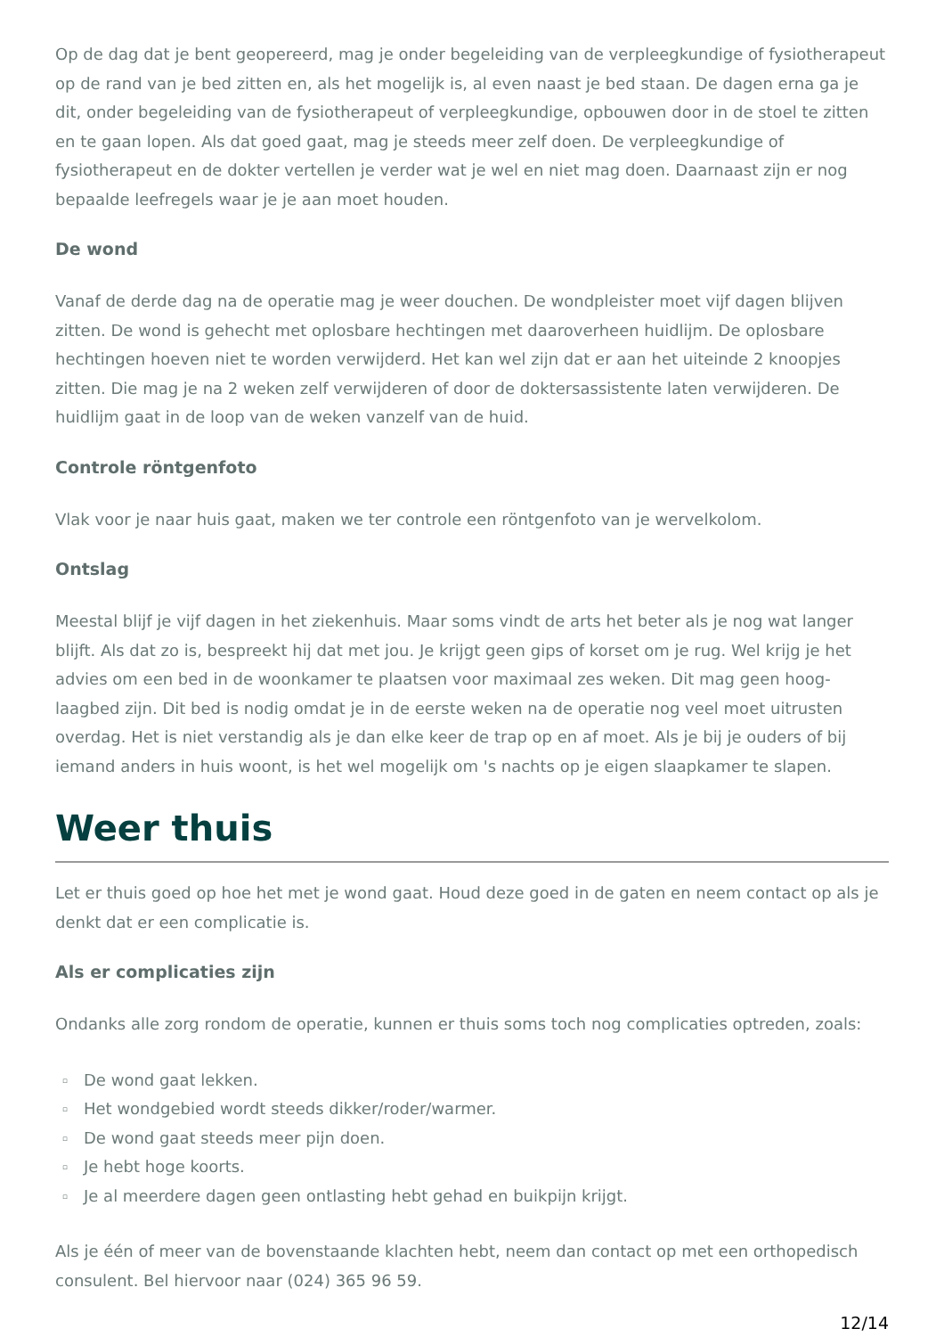Op de dag dat je bent geopereerd, mag je onder begeleiding van de verpleegkundige of fysiotherapeut op de rand van je bed zitten en, als het mogelijk is, al even naast je bed staan. De dagen erna ga je dit, onder begeleiding van de fysiotherapeut of verpleegkundige, opbouwen door in de stoel te zitten en te gaan lopen. Als dat goed gaat, mag je steeds meer zelf doen. De verpleegkundige of fysiotherapeut en de dokter vertellen je verder wat je wel en niet mag doen. Daarnaast zijn er nog bepaalde leefregels waar je je aan moet houden.
De wond
Vanaf de derde dag na de operatie mag je weer douchen. De wondpleister moet vijf dagen blijven zitten. De wond is gehecht met oplosbare hechtingen met daaroverheen huidlijm. De oplosbare hechtingen hoeven niet te worden verwijderd. Het kan wel zijn dat er aan het uiteinde 2 knoopjes zitten. Die mag je na 2 weken zelf verwijderen of door de doktersassistente laten verwijderen. De huidlijm gaat in de loop van de weken vanzelf van de huid.
Controle röntgenfoto
Vlak voor je naar huis gaat, maken we ter controle een röntgenfoto van je wervelkolom.
Ontslag
Meestal blijf je vijf dagen in het ziekenhuis. Maar soms vindt de arts het beter als je nog wat langer blijft. Als dat zo is, bespreekt hij dat met jou. Je krijgt geen gips of korset om je rug. Wel krijg je het advies om een bed in de woonkamer te plaatsen voor maximaal zes weken. Dit mag geen hoog-laagbed zijn. Dit bed is nodig omdat je in de eerste weken na de operatie nog veel moet uitrusten overdag. Het is niet verstandig als je dan elke keer de trap op en af moet. Als je bij je ouders of bij iemand anders in huis woont, is het wel mogelijk om 's nachts op je eigen slaapkamer te slapen.
Weer thuis
Let er thuis goed op hoe het met je wond gaat. Houd deze goed in de gaten en neem contact op als je denkt dat er een complicatie is.
Als er complicaties zijn
Ondanks alle zorg rondom de operatie, kunnen er thuis soms toch nog complicaties optreden, zoals:
▫ De wond gaat lekken.
▫ Het wondgebied wordt steeds dikker/roder/warmer.
▫ De wond gaat steeds meer pijn doen.
▫ Je hebt hoge koorts.
▫ Je al meerdere dagen geen ontlasting hebt gehad en buikpijn krijgt.
Als je één of meer van de bovenstaande klachten hebt, neem dan contact op met een orthopedisch consulent. Bel hiervoor naar (024) 365 96 59.
12/14